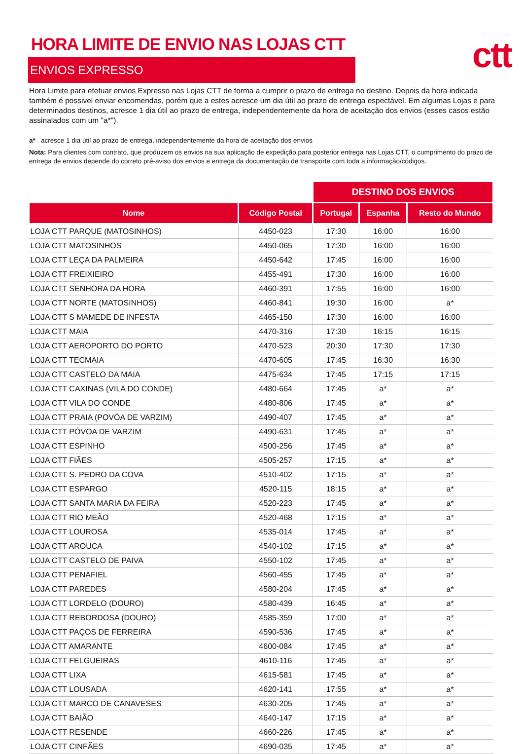ctt
HORA LIMITE DE ENVIO NAS LOJAS CTT
ENVIOS EXPRESSO
Hora Limite para efetuar envios Expresso nas Lojas CTT de forma a cumprir o prazo de entrega no destino. Depois da hora indicada também é possivel enviar encomendas, porém que a estes acresce um dia útil ao prazo de entrega espectável. Em algumas Lojas e para determinados destinos, acresce 1 dia útil ao prazo de entrega, independentemente da hora de aceitação dos envios (esses casos estão assinalados com um "a*").
a* acresce 1 dia útil ao prazo de entrega, independentemente da hora de aceitação dos envios
Nota: Para clientes com contrato, que produzem os envios na sua aplicação de expedição para posterior entrega nas Lojas CTT, o cumprimento do prazo de entrega de envios depende do correto pré-aviso dos envios e entrega da documentação de transporte com toda a informação/códigos.
| | | DESTINO DOS ENVIOS | | |
| --- | --- | --- | --- | --- |
| Nome | Código Postal | Portugal | Espanha | Resto do Mundo |
| LOJA CTT PARQUE (MATOSINHOS) | 4450-023 | 17:30 | 16:00 | 16:00 |
| LOJA CTT MATOSINHOS | 4450-065 | 17:30 | 16:00 | 16:00 |
| LOJA CTT LEÇA DA PALMEIRA | 4450-642 | 17:45 | 16:00 | 16:00 |
| LOJA CTT FREIXIEIRO | 4455-491 | 17:30 | 16:00 | 16:00 |
| LOJA CTT SENHORA DA HORA | 4460-391 | 17:55 | 16:00 | 16:00 |
| LOJA CTT NORTE (MATOSINHOS) | 4460-841 | 19:30 | 16:00 | a* |
| LOJA CTT S MAMEDE DE INFESTA | 4465-150 | 17:30 | 16:00 | 16:00 |
| LOJA CTT MAIA | 4470-316 | 17:30 | 16:15 | 16:15 |
| LOJA CTT AEROPORTO DO PORTO | 4470-523 | 20:30 | 17:30 | 17:30 |
| LOJA CTT TECMAIA | 4470-605 | 17:45 | 16:30 | 16:30 |
| LOJA CTT CASTELO DA MAIA | 4475-634 | 17:45 | 17:15 | 17:15 |
| LOJA CTT CAXINAS (VILA DO CONDE) | 4480-664 | 17:45 | a* | a* |
| LOJA CTT VILA DO CONDE | 4480-806 | 17:45 | a* | a* |
| LOJA CTT PRAIA (POVÓA DE VARZIM) | 4490-407 | 17:45 | a* | a* |
| LOJA CTT PÓVOA DE VARZIM | 4490-631 | 17:45 | a* | a* |
| LOJA CTT ESPINHO | 4500-256 | 17:45 | a* | a* |
| LOJA CTT FIÃES | 4505-257 | 17:15 | a* | a* |
| LOJA CTT S. PEDRO DA COVA | 4510-402 | 17:15 | a* | a* |
| LOJA CTT ESPARGO | 4520-115 | 18:15 | a* | a* |
| LOJA CTT SANTA MARIA DA FEIRA | 4520-223 | 17:45 | a* | a* |
| LOJA CTT RIO MEÃO | 4520-468 | 17:15 | a* | a* |
| LOJA CTT LOUROSA | 4535-014 | 17:45 | a* | a* |
| LOJA CTT AROUCA | 4540-102 | 17:15 | a* | a* |
| LOJA CTT CASTELO DE PAIVA | 4550-102 | 17:45 | a* | a* |
| LOJA CTT PENAFIEL | 4560-455 | 17:45 | a* | a* |
| LOJA CTT PAREDES | 4580-204 | 17:45 | a* | a* |
| LOJA CTT LORDELO (DOURO) | 4580-439 | 16:45 | a* | a* |
| LOJA CTT REBORDOSA (DOURO) | 4585-359 | 17:00 | a* | a* |
| LOJA CTT PAÇOS DE FERREIRA | 4590-536 | 17:45 | a* | a* |
| LOJA CTT AMARANTE | 4600-084 | 17:45 | a* | a* |
| LOJA CTT FELGUEIRAS | 4610-116 | 17:45 | a* | a* |
| LOJA CTT LIXA | 4615-581 | 17:45 | a* | a* |
| LOJA CTT LOUSADA | 4620-141 | 17:55 | a* | a* |
| LOJA CTT MARCO DE CANAVESES | 4630-205 | 17:45 | a* | a* |
| LOJA CTT BAIÃO | 4640-147 | 17:15 | a* | a* |
| LOJA CTT RESENDE | 4660-226 | 17:45 | a* | a* |
| LOJA CTT CINFÃES | 4690-035 | 17:45 | a* | a* |